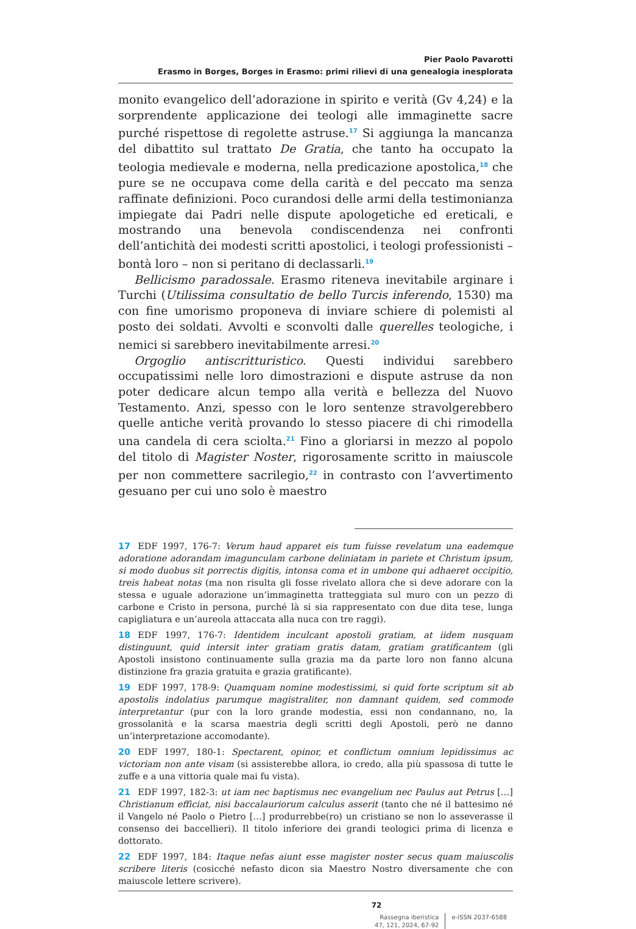Pier Paolo Pavarotti
Erasmo in Borges, Borges in Erasmo: primi rilievi di una genealogia inesplorata
monito evangelico dell’adorazione in spirito e verità (Gv 4,24) e la sorprendente applicazione dei teologi alle immaginette sacre purché rispettose di regolette astruse.<sup>17</sup> Si aggiunga la mancanza del dibattito sul trattato De Gratia, che tanto ha occupato la teologia medievale e moderna, nella predicazione apostolica,<sup>18</sup> che pure se ne occupava come della carità e del peccato ma senza raffinate definizioni. Poco curandosi delle armi della testimonianza impiegate dai Padri nelle dispute apologetiche ed ereticali, e mostrando una benevola condiscendenza nei confronti dell’antichità dei modesti scritti apostolici, i teologi professionisti – bontà loro – non si peritano di declassarli.<sup>19</sup>
Bellicismo paradossale. Erasmo riteneva inevitabile arginare i Turchi (Utilissima consultatio de bello Turcis inferendo, 1530) ma con fine umorismo proponeva di inviare schiere di polemisti al posto dei soldati. Avvolti e sconvolti dalle querelles teologiche, i nemici si sarebbero inevitabilmente arresi.<sup>20</sup>
Orgoglio antiscritturistico. Questi individui sarebbero occupatissimi nelle loro dimostrazioni e dispute astruse da non poter dedicare alcun tempo alla verità e bellezza del Nuovo Testamento. Anzi, spesso con le loro sentenze stravolgerebbero quelle antiche verità provando lo stesso piacere di chi rimodella una candela di cera sciolta.<sup>21</sup> Fino a gloriarsi in mezzo al popolo del titolo di Magister Noster, rigorosamente scritto in maiuscole per non commettere sacrilegio,<sup>22</sup> in contrasto con l’avvertimento gesuano per cui uno solo è maestro
17 EDF 1997, 176-7: Verum haud apparet eis tum fuisse revelatum una eademque adoratione adorandam imagunculam carbone deliniatam in pariete et Christum ipsum, si modo duobus sit porrectis digitis, intonsa coma et in umbone qui adhaeret occipitio, treis habeat notas (ma non risulta gli fosse rivelato allora che si deve adorare con la stessa e uguale adorazione un’immaginetta tratteggiata sul muro con un pezzo di carbone e Cristo in persona, purché là si sia rappresentato con due dita tese, lunga capigliatura e un’aureola attaccata alla nuca con tre raggi).
18 EDF 1997, 176-7: Identidem inculcant apostoli gratiam, at iidem nusquam distinguunt, quid intersit inter gratiam gratis datam, gratiam gratificantem (gli Apostoli insistono continuamente sulla grazia ma da parte loro non fanno alcuna distinzione fra grazia gratuita e grazia gratificante).
19 EDF 1997, 178-9: Quamquam nomine modestissimi, si quid forte scriptum sit ab apostolis indolatius parumque magistraliter, non damnant quidem, sed commode interpretantur (pur con la loro grande modestia, essi non condannano, no, la grossolanità e la scarsa maestria degli scritti degli Apostoli, però ne danno un’interpretazione accomodante).
20 EDF 1997, 180-1: Spectarent, opinor, et conflictum omnium lepidissimus ac victoriam non ante visam (si assisterebbe allora, io credo, alla più spassosa di tutte le zuffe e a una vittoria quale mai fu vista).
21 EDF 1997, 182-3: ut iam nec baptismus nec evangelium nec Paulus aut Petrus […] Christianum efficiat, nisi baccalauriorum calculus asserit (tanto che né il battesimo né il Vangelo né Paolo o Pietro […] produrrebbe(ro) un cristiano se non lo asseverasse il consenso dei baccellieri). Il titolo inferiore dei grandi teologici prima di licenza e dottorato.
22 EDF 1997, 184: Itaque nefas aiunt esse magister noster secus quam maiuscolis scribere literis (cosicché nefasto dicon sia Maestro Nostro diversamente che con maiuscole lettere scrivere).
72
Rassegna iberistica
47, 121, 2024, 67-92
e-ISSN 2037-6588